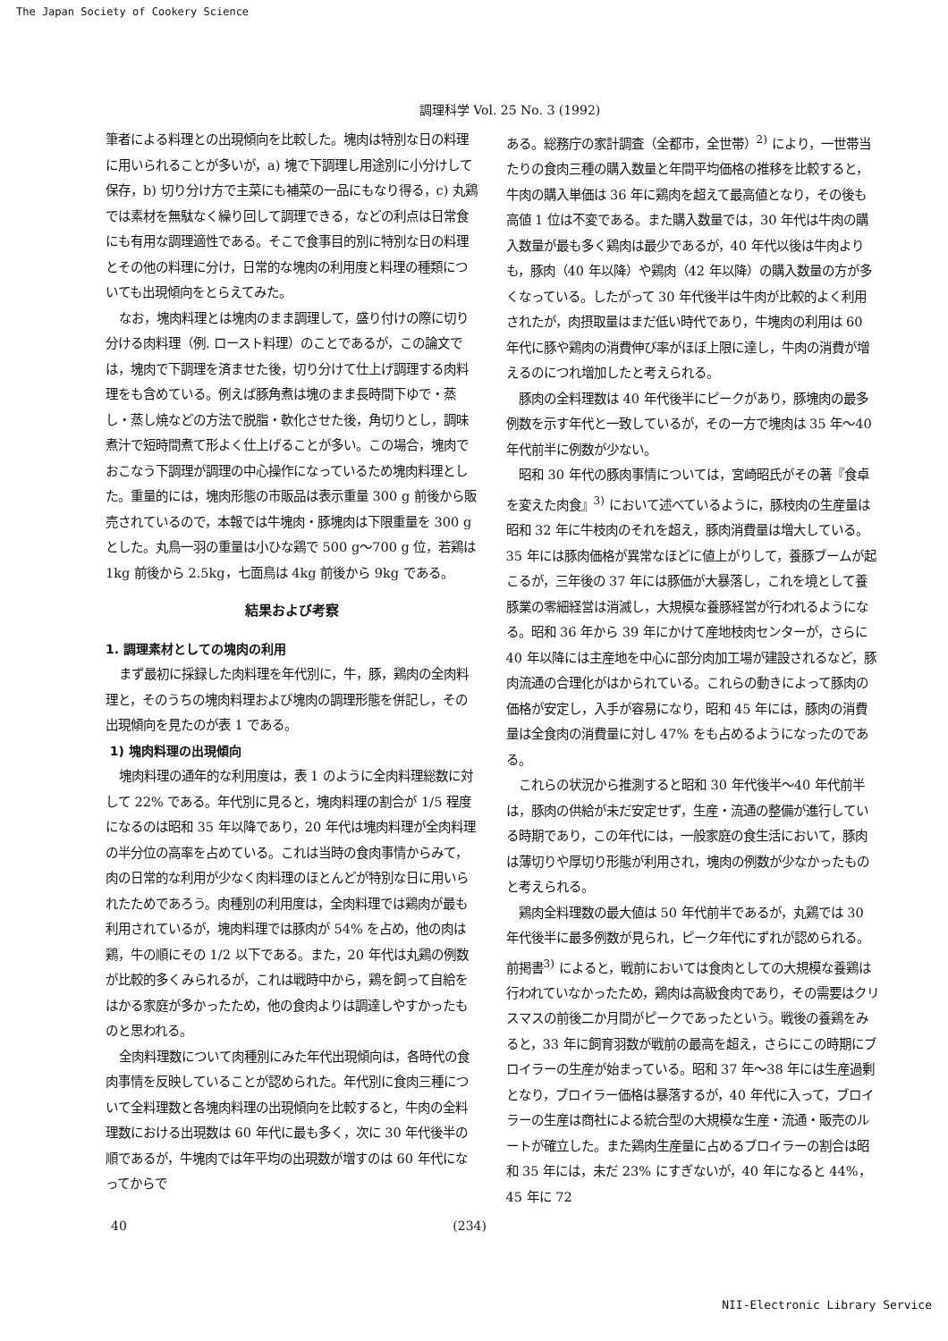The Japan Society of Cookery Science
調理科学 Vol. 25 No. 3 (1992)
筆者による料理との出現傾向を比較した。塊肉は特別な日の料理に用いられることが多いが，a) 塊で下調理し用途別に小分けして保存，b) 切り分け方で主菜にも補菜の一品にもなり得る，c) 丸鶏では素材を無駄なく繰り回して調理できる，などの利点は日常食にも有用な調理適性である。そこで食事目的別に特別な日の料理とその他の料理に分け，日常的な塊肉の利用度と料理の種類についても出現傾向をとらえてみた。
なお，塊肉料理とは塊肉のまま調理して，盛り付けの際に切り分ける肉料理（例. ロースト料理）のことであるが，この論文では，塊肉で下調理を済ませた後，切り分けて仕上げ調理する肉料理をも含めている。例えば豚角煮は塊のまま長時間下ゆで・蒸し・蒸し焼などの方法で脱脂・軟化させた後，角切りとし，調味煮汁で短時間煮て形よく仕上げることが多い。この場合，塊肉でおこなう下調理が調理の中心操作になっているため塊肉料理とした。重量的には，塊肉形態の市販品は表示重量 300 g 前後から販売されているので，本報では牛塊肉・豚塊肉は下限重量を 300 g とした。丸鳥一羽の重量は小ひな鶏で 500 g〜700 g 位，若鶏は 1kg 前後から 2.5kg，七面鳥は 4kg 前後から 9kg である。
結果および考察
1. 調理素材としての塊肉の利用
まず最初に採録した肉料理を年代別に，牛，豚，鶏肉の全肉料理と，そのうちの塊肉料理および塊肉の調理形態を併記し，その出現傾向を見たのが表 1 である。
1) 塊肉料理の出現傾向
塊肉料理の通年的な利用度は，表 1 のように全肉料理総数に対して 22% である。年代別に見ると，塊肉料理の割合が 1/5 程度になるのは昭和 35 年以降であり，20 年代は塊肉料理が全肉料理の半分位の高率を占めている。これは当時の食肉事情からみて，肉の日常的な利用が少なく肉料理のほとんどが特別な日に用いられたためであろう。肉種別の利用度は，全肉料理では鶏肉が最も利用されているが，塊肉料理では豚肉が 54% を占め，他の肉は鶏，牛の順にその 1/2 以下である。また，20 年代は丸鶏の例数が比較的多くみられるが，これは戦時中から，鶏を飼って自給をはかる家庭が多かったため，他の食肉よりは調達しやすかったものと思われる。
全肉料理数について肉種別にみた年代出現傾向は，各時代の食肉事情を反映していることが認められた。年代別に食肉三種について全料理数と各塊肉料理の出現傾向を比較すると，牛肉の全料理数における出現数は 60 年代に最も多く，次に 30 年代後半の順であるが，牛塊肉では年平均の出現数が増すのは 60 年代になってからで
ある。総務庁の家計調査（全都市，全世帯）<sup>2)</sup> により，一世帯当たりの食肉三種の購入数量と年間平均価格の推移を比較すると，牛肉の購入単価は 36 年に鶏肉を超えて最高値となり，その後も高値 1 位は不変である。また購入数量では，30 年代は牛肉の購入数量が最も多く鶏肉は最少であるが，40 年代以後は牛肉よりも，豚肉（40 年以降）や鶏肉（42 年以降）の購入数量の方が多くなっている。したがって 30 年代後半は牛肉が比較的よく利用されたが，肉摂取量はまだ低い時代であり，牛塊肉の利用は 60 年代に豚や鶏肉の消費伸び率がほぼ上限に達し，牛肉の消費が増えるのにつれ増加したと考えられる。
豚肉の全料理数は 40 年代後半にピークがあり，豚塊肉の最多例数を示す年代と一致しているが，その一方で塊肉は 35 年〜40 年代前半に例数が少ない。
昭和 30 年代の豚肉事情については，宮崎昭氏がその著『食卓を変えた肉食』<sup>3)</sup> において述べているように，豚枝肉の生産量は昭和 32 年に牛枝肉のそれを超え，豚肉消費量は増大している。35 年には豚肉価格が異常なほどに値上がりして，養豚ブームが起こるが，三年後の 37 年には豚価が大暴落し，これを境として養豚業の零細経営は消滅し，大規模な養豚経営が行われるようになる。昭和 36 年から 39 年にかけて産地枝肉センターが，さらに 40 年以降には主産地を中心に部分肉加工場が建設されるなど，豚肉流通の合理化がはかられている。これらの動きによって豚肉の価格が安定し，入手が容易になり，昭和 45 年には，豚肉の消費量は全食肉の消費量に対し 47% をも占めるようになったのである。
これらの状況から推測すると昭和 30 年代後半〜40 年代前半は，豚肉の供給が未だ安定せず，生産・流通の整備が進行している時期であり，この年代には，一般家庭の食生活において，豚肉は薄切りや厚切り形態が利用され，塊肉の例数が少なかったものと考えられる。
鶏肉全料理数の最大値は 50 年代前半であるが，丸鶏では 30 年代後半に最多例数が見られ，ピーク年代にずれが認められる。前掲書<sup>3)</sup> によると，戦前においては食肉としての大規模な養鶏は行われていなかったため，鶏肉は高級食肉であり，その需要はクリスマスの前後二か月間がピークであったという。戦後の養鶏をみると，33 年に飼育羽数が戦前の最高を超え，さらにこの時期にブロイラーの生産が始まっている。昭和 37 年〜38 年には生産過剰となり，ブロイラー価格は暴落するが，40 年代に入って，ブロイラーの生産は商社による統合型の大規模な生産・流通・販売のルートが確立した。また鶏肉生産量に占めるブロイラーの割合は昭和 35 年には，未だ 23% にすぎないが，40 年になると 44%，45 年に 72
40 (234)
NII-Electronic Library Service